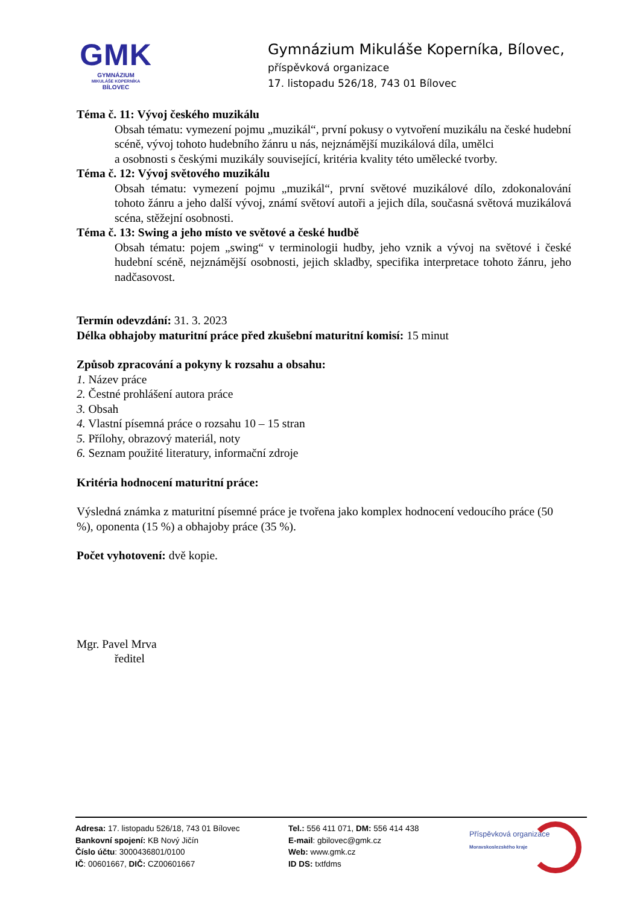GMK
GYMNÁZIUM
MIKULÁŠE KOPERNÍKA
BÍLOVEC
Gymnázium Mikuláše Koperníka, Bílovec,
příspěvková organizace
17. listopadu 526/18, 743 01 Bílovec
Téma č. 11: Vývoj českého muzikálu
Obsah tématu: vymezení pojmu „muzikál“, první pokusy o vytvoření muzikálu na české hudební scéně, vývoj tohoto hudebního žánru u nás, nejznámější muzikálová díla, umělci
a osobnosti s českými muzikály související, kritéria kvality této umělecké tvorby.
Téma č. 12: Vývoj světového muzikálu
Obsah tématu: vymezení pojmu „muzikál“, první světové muzikálové dílo, zdokonalování tohoto žánru a jeho další vývoj, známí světoví autoři a jejich díla, současná světová muzikálová scéna, stěžejní osobnosti.
Téma č. 13: Swing a jeho místo ve světové a české hudbě
Obsah tématu: pojem „swing“ v terminologii hudby, jeho vznik a vývoj na světové i české hudební scéně, nejznámější osobnosti, jejich skladby, specifika interpretace tohoto žánru, jeho nadčasovost.
Termín odevzdání: 31. 3. 2023
Délka obhajoby maturitní práce před zkušební maturitní komisí: 15 minut
Způsob zpracování a pokyny k rozsahu a obsahu:
1. Název práce
2. Čestné prohlášení autora práce
3. Obsah
4. Vlastní písemná práce o rozsahu 10 – 15 stran
5. Přílohy, obrazový materiál, noty
6. Seznam použité literatury, informační zdroje
Kritéria hodnocení maturitní práce:
Výsledná známka z maturitní písemné práce je tvořena jako komplex hodnocení vedoucího práce (50 %), oponenta (15 %) a obhajoby práce (35 %).
Počet vyhotovení: dvě kopie.
Mgr. Pavel Mrva
ředitel
Adresa: 17. listopadu 526/18, 743 01 Bílovec
Bankovní spojení: KB Nový Jičín
Číslo účtu: 3000436801/0100
IČ: 00601667, DIČ: CZ00601667
Tel.: 556 411 071, DM: 556 414 438
E-mail: gbilovec@gmk.cz
Web: www.gmk.cz
ID DS: txtfdms
Příspěvková organizace
Moravskoslezského kraje